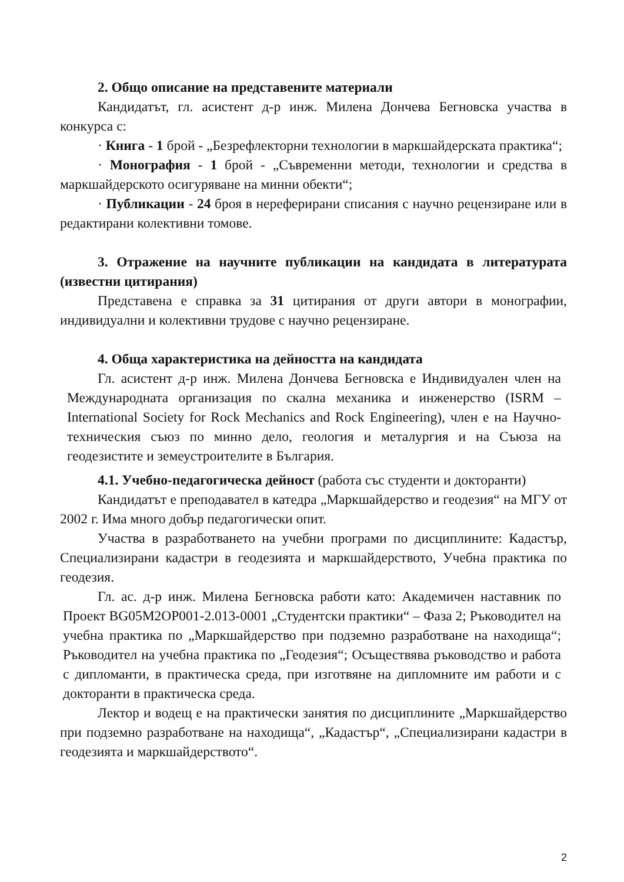2. Общо описание на представените материали
Кандидатът, гл. асистент д-р инж. Милена Дончева Бегновска участва в конкурса с:
· Книга - 1 брой - „Безрефлекторни технологии в маркшайдерската практика“;
· Монография - 1 брой - „Съвременни методи, технологии и средства в маркшайдерското осигуряване на минни обекти“;
· Публикации - 24 броя в нереферирани списания с научно рецензиране или в редактирани колективни томове.
3. Отражение на научните публикации на кандидата в литературата (известни цитирания)
Представена е справка за 31 цитирания от други автори в монографии, индивидуални и колективни трудове с научно рецензиране.
4. Обща характеристика на дейността на кандидата
Гл. асистент д-р инж. Милена Дончева Бегновска е Индивидуален член на Международната организация по скална механика и инженерство (ISRM – International Society for Rock Mechanics and Rock Engineering), член е на Научно-техническия съюз по минно дело, геология и металургия и на Съюза на геодезистите и земеустроителите в България.
4.1. Учебно-педагогическа дейност (работа със студенти и докторанти)
Кандидатът е преподавател в катедра „Маркшайдерство и геодезия“ на МГУ от 2002 г. Има много добър педагогически опит.
Участва в разработването на учебни програми по дисциплините: Кадастър, Специализирани кадастри в геодезията и маркшайдерството, Учебна практика по геодезия.
Гл. ас. д-р инж. Милена Бегновска работи като: Академичен наставник по Проект BG05M2OP001-2.013-0001 „Студентски практики“ – Фаза 2; Ръководител на учебна практика по „Маркшайдерство при подземно разработване на находища“; Ръководител на учебна практика по „Геодезия“; Осъществява ръководство и работа с дипломанти, в практическа среда, при изготвяне на дипломните им работи и с докторанти в практическа среда.
Лектор и водещ е на практически занятия по дисциплините „Маркшайдерство при подземно разработване на находища“, „Кадастър“, „Специализирани кадастри в геодезията и маркшайдерството“.
2